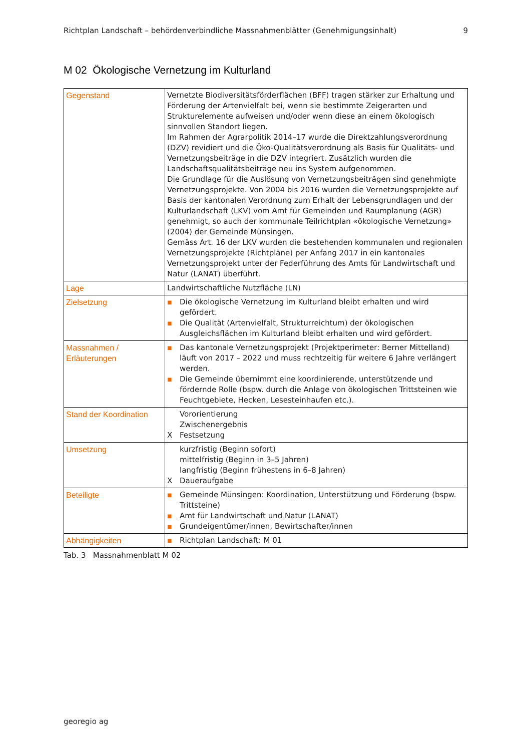Richtplan Landschaft – behördenverbindliche Massnahmenblätter (Genehmigungsinhalt) 9
M 02 Ökologische Vernetzung im Kulturland
| Gegenstand | Vernetzte Biodiversitätsförderflächen (BFF) tragen stärker zur Erhaltung und Förderung der Artenvielfalt bei, wenn sie bestimmte Zeigerarten und Strukturelemente aufweisen und/oder wenn diese an einem ökologisch sinnvollen Standort liegen. Im Rahmen der Agrarpolitik 2014–17 wurde die Direktzahlungsverordnung (DZV) revidiert und die Öko-Qualitätsverordnung als Basis für Qualitäts- und Vernetzungsbeiträge in die DZV integriert. Zusätzlich wurden die Landschaftsqualitätsbeiträge neu ins System aufgenommen. Die Grundlage für die Auslösung von Vernetzungsbeiträgen sind genehmigte Vernetzungsprojekte. Von 2004 bis 2016 wurden die Vernetzungsprojekte auf Basis der kantonalen Verordnung zum Erhalt der Lebensgrundlagen und der Kulturlandschaft (LKV) vom Amt für Gemeinden und Raumplanung (AGR) genehmigt, so auch der kommunale Teilrichtplan «ökologische Vernetzung» (2004) der Gemeinde Münsingen. Gemäss Art. 16 der LKV wurden die bestehenden kommunalen und regionalen Vernetzungsprojekte (Richtpläne) per Anfang 2017 in ein kantonales Vernetzungsprojekt unter der Federführung des Amts für Landwirtschaft und Natur (LANAT) überführt. |
| Lage | Landwirtschaftliche Nutzfläche (LN) |
| Zielsetzung | ■ Die ökologische Vernetzung im Kulturland bleibt erhalten und wird gefördert. ■ Die Qualität (Artenvielfalt, Strukturreichtum) der ökologischen Ausgleichsflächen im Kulturland bleibt erhalten und wird gefördert. |
| Massnahmen / Erläuterungen | ■ Das kantonale Vernetzungsprojekt (Projektperimeter: Berner Mittelland) läuft von 2017 – 2022 und muss rechtzeitig für weitere 6 Jahre verlängert werden. ■ Die Gemeinde übernimmt eine koordinierende, unterstützende und fördernde Rolle (bspw. durch die Anlage von ökologischen Trittsteinen wie Feuchtgebiete, Hecken, Lesesteinhaufen etc.). |
| Stand der Koordination | Vororientierung Zwischenergebnis X Festsetzung |
| Umsetzung | kurzfristig (Beginn sofort) mittelfristig (Beginn in 3–5 Jahren) langfristig (Beginn frühestens in 6–8 Jahren) X Daueraufgabe |
| Beteiligte | ■ Gemeinde Münsingen: Koordination, Unterstützung und Förderung (bspw. Trittsteine) ■ Amt für Landwirtschaft und Natur (LANAT) ■ Grundeigentümer/innen, Bewirtschafter/innen |
| Abhängigkeiten | ■ Richtplan Landschaft: M 01 |
Tab. 3 Massnahmenblatt M 02
georegio ag